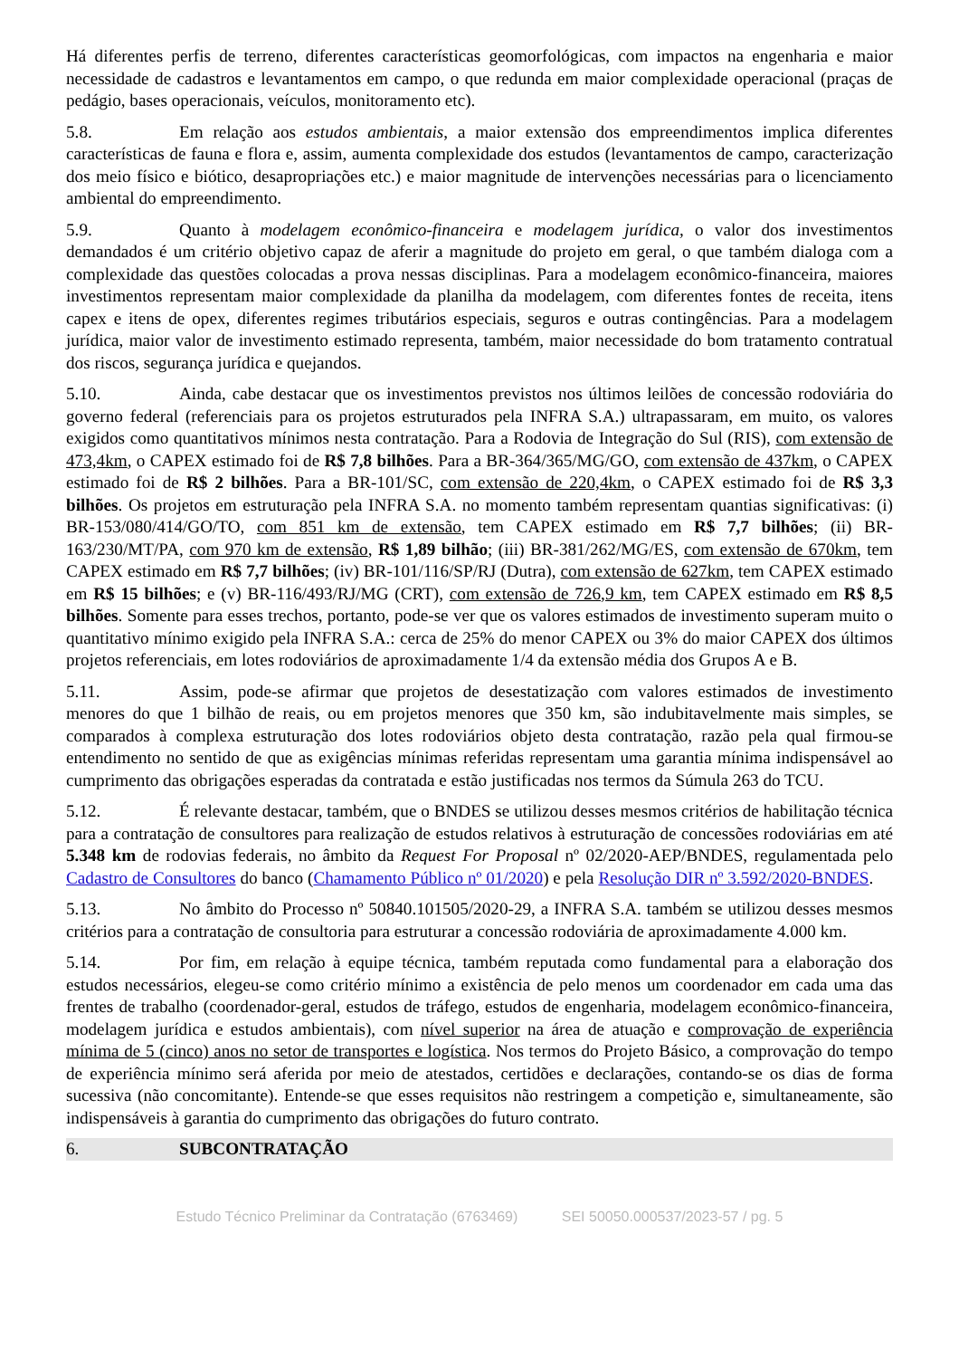Há diferentes perfis de terreno, diferentes características geomorfológicas, com impactos na engenharia e maior necessidade de cadastros e levantamentos em campo, o que redunda em maior complexidade operacional (praças de pedágio, bases operacionais, veículos, monitoramento etc).
5.8. Em relação aos estudos ambientais, a maior extensão dos empreendimentos implica diferentes características de fauna e flora e, assim, aumenta complexidade dos estudos (levantamentos de campo, caracterização dos meio físico e biótico, desapropriações etc.) e maior magnitude de intervenções necessárias para o licenciamento ambiental do empreendimento.
5.9. Quanto à modelagem econômico-financeira e modelagem jurídica, o valor dos investimentos demandados é um critério objetivo capaz de aferir a magnitude do projeto em geral, o que também dialoga com a complexidade das questões colocadas a prova nessas disciplinas. Para a modelagem econômico-financeira, maiores investimentos representam maior complexidade da planilha da modelagem, com diferentes fontes de receita, itens capex e itens de opex, diferentes regimes tributários especiais, seguros e outras contingências. Para a modelagem jurídica, maior valor de investimento estimado representa, também, maior necessidade do bom tratamento contratual dos riscos, segurança jurídica e quejandos.
5.10. Ainda, cabe destacar que os investimentos previstos nos últimos leilões de concessão rodoviária do governo federal (referenciais para os projetos estruturados pela INFRA S.A.) ultrapassaram, em muito, os valores exigidos como quantitativos mínimos nesta contratação. Para a Rodovia de Integração do Sul (RIS), com extensão de 473,4km, o CAPEX estimado foi de R$ 7,8 bilhões. Para a BR-364/365/MG/GO, com extensão de 437km, o CAPEX estimado foi de R$ 2 bilhões. Para a BR-101/SC, com extensão de 220,4km, o CAPEX estimado foi de R$ 3,3 bilhões. Os projetos em estruturação pela INFRA S.A. no momento também representam quantias significativas: (i) BR-153/080/414/GO/TO, com 851 km de extensão, tem CAPEX estimado em R$ 7,7 bilhões; (ii) BR-163/230/MT/PA, com 970 km de extensão, R$ 1,89 bilhão; (iii) BR-381/262/MG/ES, com extensão de 670km, tem CAPEX estimado em R$ 7,7 bilhões; (iv) BR-101/116/SP/RJ (Dutra), com extensão de 627km, tem CAPEX estimado em R$ 15 bilhões; e (v) BR-116/493/RJ/MG (CRT), com extensão de 726,9 km, tem CAPEX estimado em R$ 8,5 bilhões. Somente para esses trechos, portanto, pode-se ver que os valores estimados de investimento superam muito o quantitativo mínimo exigido pela INFRA S.A.: cerca de 25% do menor CAPEX ou 3% do maior CAPEX dos últimos projetos referenciais, em lotes rodoviários de aproximadamente 1/4 da extensão média dos Grupos A e B.
5.11. Assim, pode-se afirmar que projetos de desestatização com valores estimados de investimento menores do que 1 bilhão de reais, ou em projetos menores que 350 km, são indubitavelmente mais simples, se comparados à complexa estruturação dos lotes rodoviários objeto desta contratação, razão pela qual firmou-se entendimento no sentido de que as exigências mínimas referidas representam uma garantia mínima indispensável ao cumprimento das obrigações esperadas da contratada e estão justificadas nos termos da Súmula 263 do TCU.
5.12. É relevante destacar, também, que o BNDES se utilizou desses mesmos critérios de habilitação técnica para a contratação de consultores para realização de estudos relativos à estruturação de concessões rodoviárias em até 5.348 km de rodovias federais, no âmbito da Request For Proposal nº 02/2020-AEP/BNDES, regulamentada pelo Cadastro de Consultores do banco (Chamamento Público nº 01/2020) e pela Resolução DIR nº 3.592/2020-BNDES.
5.13. No âmbito do Processo nº 50840.101505/2020-29, a INFRA S.A. também se utilizou desses mesmos critérios para a contratação de consultoria para estruturar a concessão rodoviária de aproximadamente 4.000 km.
5.14. Por fim, em relação à equipe técnica, também reputada como fundamental para a elaboração dos estudos necessários, elegeu-se como critério mínimo a existência de pelo menos um coordenador em cada uma das frentes de trabalho (coordenador-geral, estudos de tráfego, estudos de engenharia, modelagem econômico-financeira, modelagem jurídica e estudos ambientais), com nível superior na área de atuação e comprovação de experiência mínima de 5 (cinco) anos no setor de transportes e logística. Nos termos do Projeto Básico, a comprovação do tempo de experiência mínimo será aferida por meio de atestados, certidões e declarações, contando-se os dias de forma sucessiva (não concomitante). Entende-se que esses requisitos não restringem a competição e, simultaneamente, são indispensáveis à garantia do cumprimento das obrigações do futuro contrato.
6. SUBCONTRATAÇÃO
Estudo Técnico Preliminar da Contratação (6763469) SEI 50050.000537/2023-57 / pg. 5